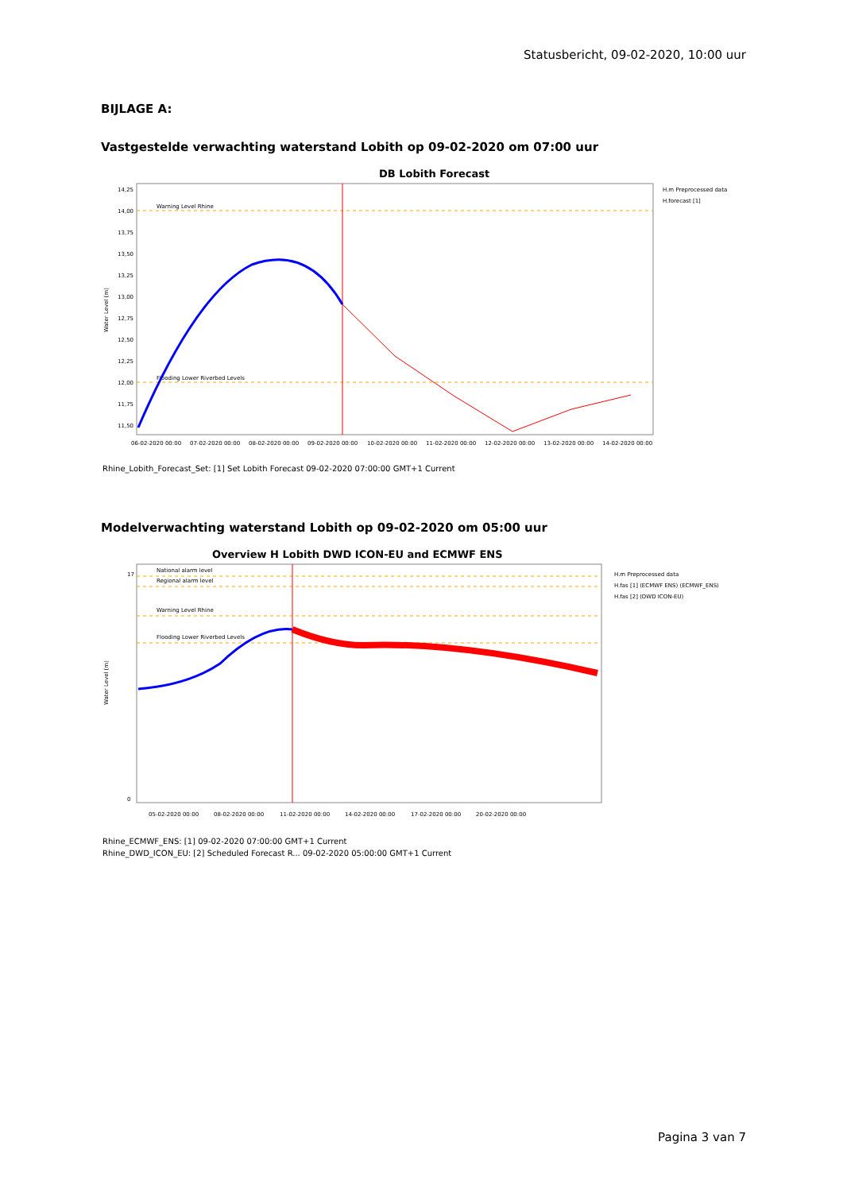Statusbericht, 09-02-2020, 10:00 uur
BIJLAGE A:
Vastgestelde verwachting waterstand Lobith op 09-02-2020 om 07:00 uur
DB Lobith Forecast
14,25
14,00
13,75
13,50
13,25
13,00
12,75
12,50
12,25
12,00
11,75
11,50
06-02-2020 00:00
07-02-2020 00:00
08-02-2020 00:00
09-02-2020 00:00
10-02-2020 00:00
11-02-2020 00:00
12-02-2020 00:00
13-02-2020 00:00
14-02-2020 00:00
Warning Level Rhine
Flooding Lower Riverbed Levels
Water Level (m)
H.m Preprocessed data
H.forecast [1]
Rhine_Lobith_Forecast_Set: [1] Set Lobith Forecast 09-02-2020 07:00:00 GMT+1 Current
Modelverwachting waterstand Lobith op 09-02-2020 om 05:00 uur
Overview H Lobith DWD ICON-EU and ECMWF ENS
17
0
05-02-2020 00:00
08-02-2020 00:00
11-02-2020 00:00
14-02-2020 00:00
17-02-2020 00:00
20-02-2020 00:00
National alarm level
Regional alarm level
Warning Level Rhine
Flooding Lower Riverbed Levels
Water Level (m)
H.m Preprocessed data
H.fas [1] (ECMWF ENS) (ECMWF_ENS)
H.fas [2] (DWD ICON-EU)
Rhine_ECMWF_ENS: [1] 09-02-2020 07:00:00 GMT+1 Current
Rhine_DWD_ICON_EU: [2] Scheduled Forecast R... 09-02-2020 05:00:00 GMT+1 Current
Pagina 3 van 7